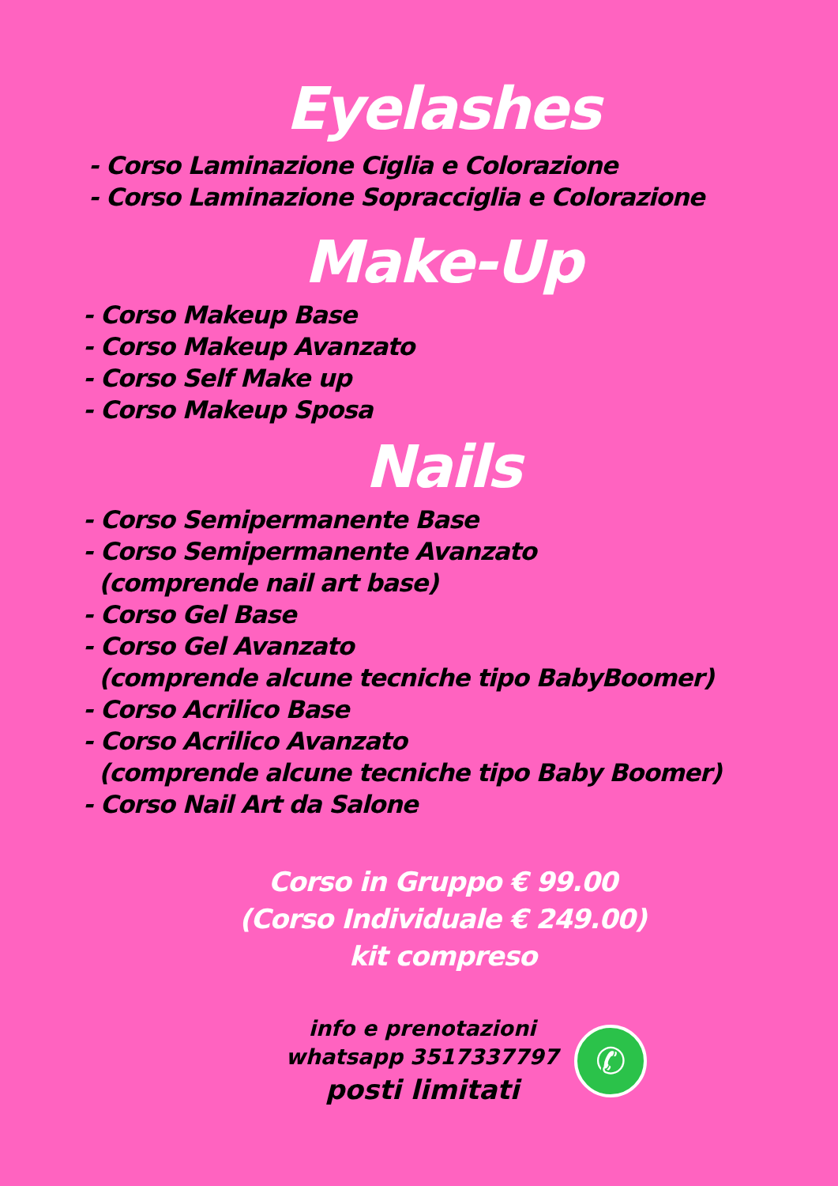Eyelashes
- Corso Laminazione Ciglia e Colorazione
- Corso Laminazione Sopracciglia e Colorazione
Make-Up
- Corso Makeup Base
- Corso Makeup Avanzato
- Corso Self Make up
- Corso Makeup Sposa
Nails
- Corso Semipermanente Base
- Corso Semipermanente Avanzato
(comprende nail art base)
- Corso Gel Base
- Corso Gel Avanzato
(comprende alcune tecniche tipo BabyBoomer)
- Corso Acrilico Base
- Corso Acrilico Avanzato
(comprende alcune tecniche tipo Baby Boomer)
- Corso Nail Art da Salone
Corso in Gruppo € 99.00
(Corso Individuale € 249.00)
kit compreso
info e prenotazioni
whatsapp 3517337797
posti limitati
✆